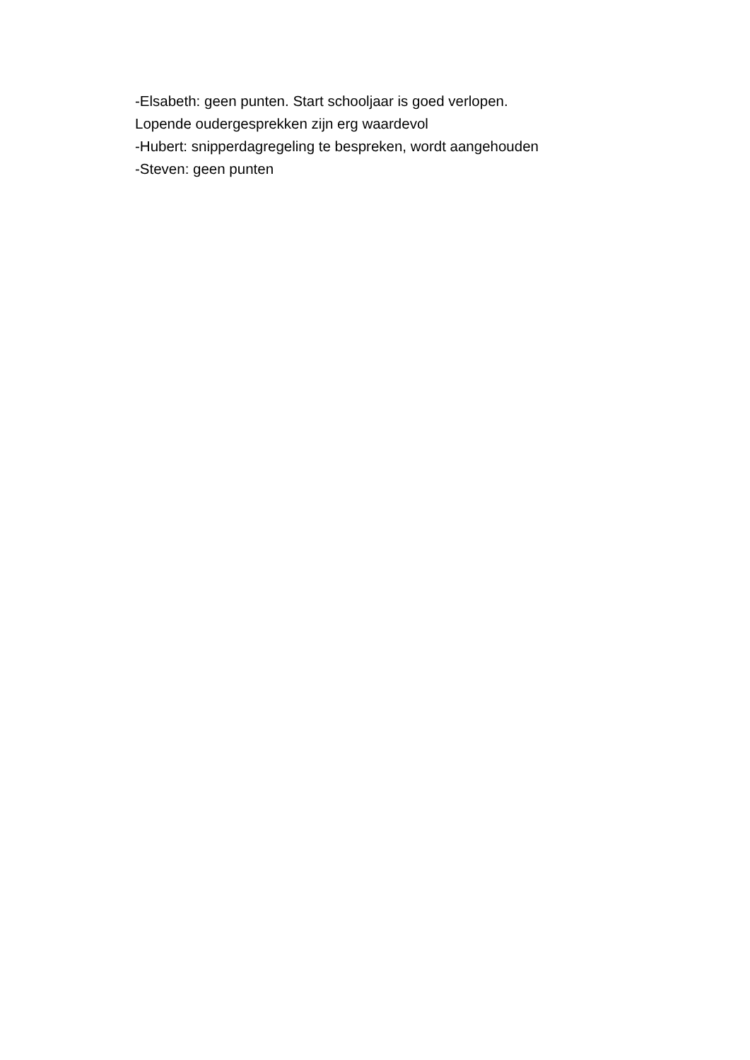-Elsabeth: geen punten. Start schooljaar is goed verlopen.
Lopende oudergesprekken zijn erg waardevol
-Hubert: snipperdagregeling te bespreken, wordt aangehouden
-Steven: geen punten